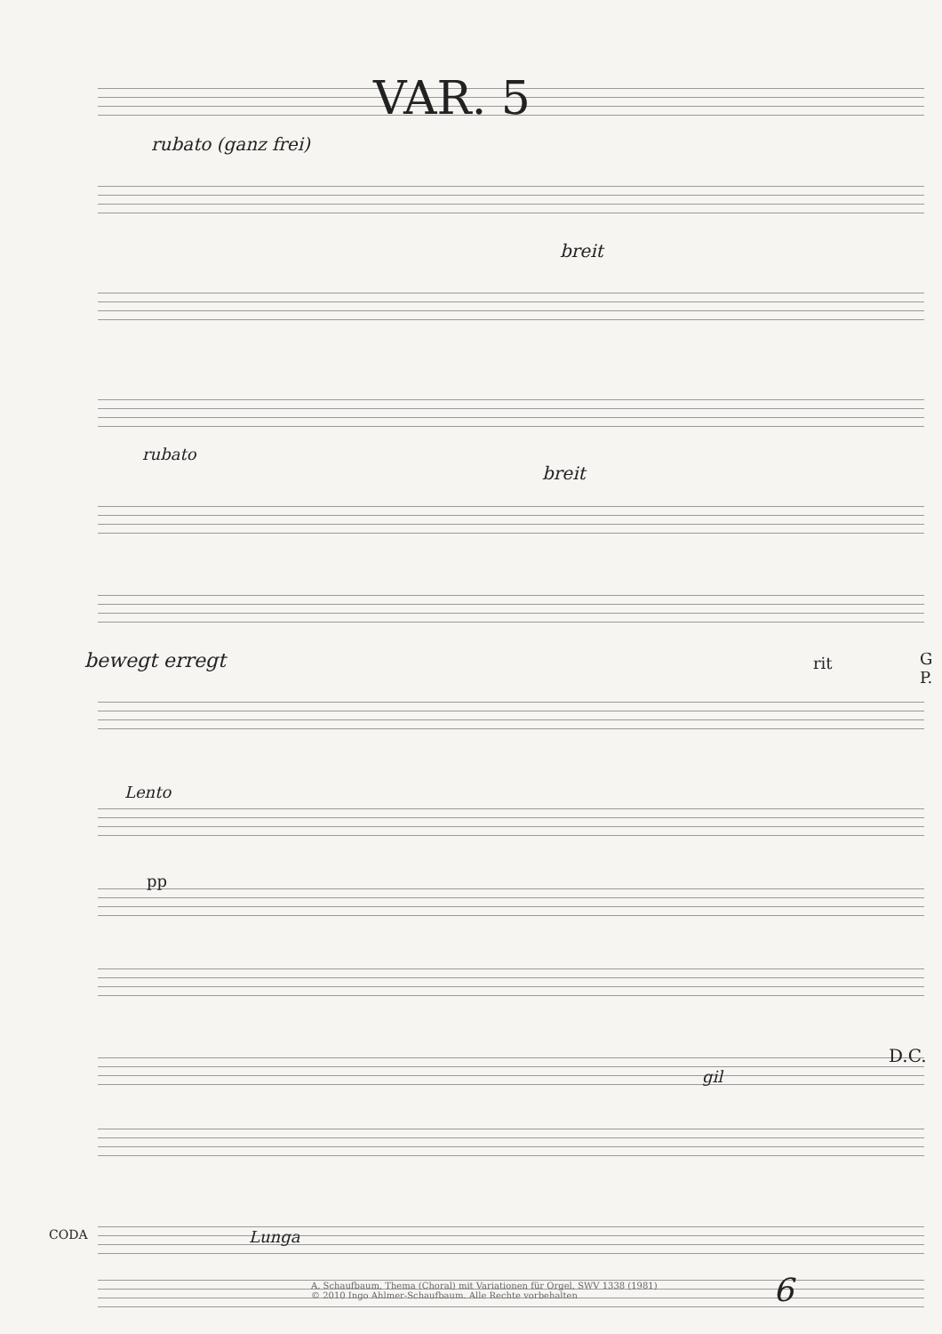VAR. 5
rubato (ganz frei)
breit
rubato
breit
bewegt erregt rit G P.
Lento
pp
gil
D.C.
CODA Lunga
A. Schaufbaum, Thema (Choral) mit Variationen für Orgel, SWV 1338 (1981)
© 2010 Ingo Ahlmer-Schaufbaum. Alle Rechte vorbehalten
6